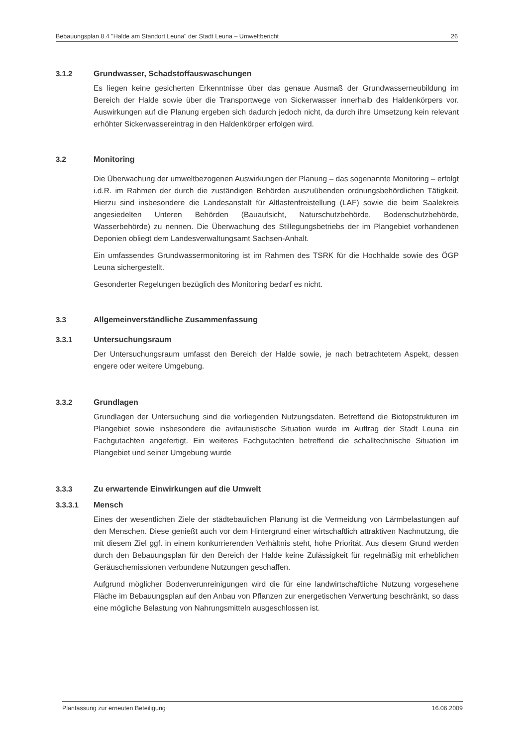Bebauungsplan 8.4 "Halde am Standort Leuna" der Stadt Leuna – Umweltbericht 26
3.1.2 Grundwasser, Schadstoffauswaschungen
Es liegen keine gesicherten Erkenntnisse über das genaue Ausmaß der Grundwasserneubildung im Bereich der Halde sowie über die Transportwege von Sickerwasser innerhalb des Haldenkörpers vor. Auswirkungen auf die Planung ergeben sich dadurch jedoch nicht, da durch ihre Umsetzung kein relevant erhöhter Sickerwassereintrag in den Haldenkörper erfolgen wird.
3.2 Monitoring
Die Überwachung der umweltbezogenen Auswirkungen der Planung – das sogenannte Monitoring – erfolgt i.d.R. im Rahmen der durch die zuständigen Behörden auszuübenden ordnungsbehördlichen Tätigkeit. Hierzu sind insbesondere die Landesanstalt für Altlastenfreistellung (LAF) sowie die beim Saalekreis angesiedelten Unteren Behörden (Bauaufsicht, Naturschutzbehörde, Bodenschutzbehörde, Wasserbehörde) zu nennen. Die Überwachung des Stillegungsbetriebs der im Plangebiet vorhandenen Deponien obliegt dem Landesverwaltungsamt Sachsen-Anhalt.
Ein umfassendes Grundwassermonitoring ist im Rahmen des TSRK für die Hochhalde sowie des ÖGP Leuna sichergestellt.
Gesonderter Regelungen bezüglich des Monitoring bedarf es nicht.
3.3 Allgemeinverständliche Zusammenfassung
3.3.1 Untersuchungsraum
Der Untersuchungsraum umfasst den Bereich der Halde sowie, je nach betrachtetem Aspekt, dessen engere oder weitere Umgebung.
3.3.2 Grundlagen
Grundlagen der Untersuchung sind die vorliegenden Nutzungsdaten. Betreffend die Biotopstrukturen im Plangebiet sowie insbesondere die avifaunistische Situation wurde im Auftrag der Stadt Leuna ein Fachgutachten angefertigt. Ein weiteres Fachgutachten betreffend die schalltechnische Situation im Plangebiet und seiner Umgebung wurde
3.3.3 Zu erwartende Einwirkungen auf die Umwelt
3.3.3.1 Mensch
Eines der wesentlichen Ziele der städtebaulichen Planung ist die Vermeidung von Lärmbelastungen auf den Menschen. Diese genießt auch vor dem Hintergrund einer wirtschaftlich attraktiven Nachnutzung, die mit diesem Ziel ggf. in einem konkurrierenden Verhältnis steht, hohe Priorität. Aus diesem Grund werden durch den Bebauungsplan für den Bereich der Halde keine Zulässigkeit für regelmäßig mit erheblichen Geräuschemissionen verbundene Nutzungen geschaffen.
Aufgrund möglicher Bodenverunreinigungen wird die für eine landwirtschaftliche Nutzung vorgesehene Fläche im Bebauungsplan auf den Anbau von Pflanzen zur energetischen Verwertung beschränkt, so dass eine mögliche Belastung von Nahrungsmitteln ausgeschlossen ist.
Planfassung zur erneuten Beteiligung 16.06.2009